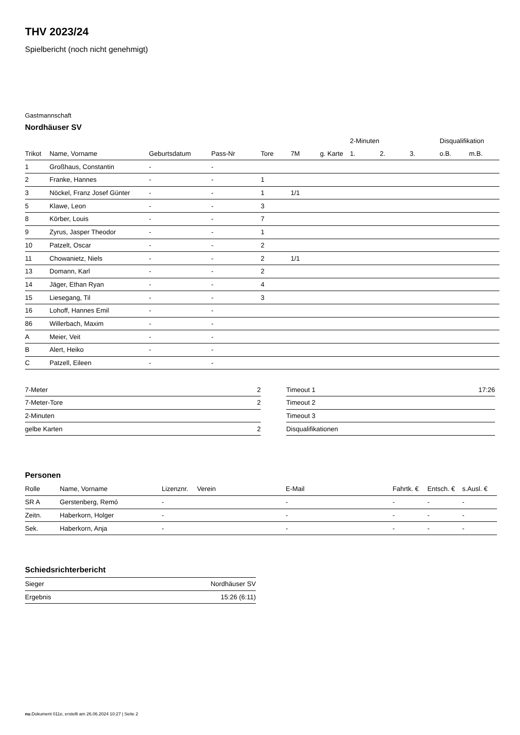THV 2023/24
Spielbericht (noch nicht genehmigt)
Gastmannschaft
Nordhäuser SV
| | | | | | | | 2-Minuten | | | Disqualifikation | |
| --- | --- | --- | --- | --- | --- | --- | --- | --- | --- | --- | --- |
| Trikot | Name, Vorname | Geburtsdatum | Pass-Nr | Tore | 7M | g. Karte | 1. | 2. | 3. | o.B. | m.B. |
| 1 | Großhaus, Constantin | - | - | | | | | | | | |
| 2 | Franke, Hannes | - | - | 1 | | | | | | | |
| 3 | Nöckel, Franz Josef Günter | - | - | 1 | 1/1 | | | | | | |
| 5 | Klawe, Leon | - | - | 3 | | | | | | | |
| 8 | Körber, Louis | - | - | 7 | | | | | | | |
| 9 | Zyrus, Jasper Theodor | - | - | 1 | | | | | | | |
| 10 | Patzelt, Oscar | - | - | 2 | | | | | | | |
| 11 | Chowanietz, Niels | - | - | 2 | 1/1 | | | | | | |
| 13 | Domann, Karl | - | - | 2 | | | | | | | |
| 14 | Jäger, Ethan Ryan | - | - | 4 | | | | | | | |
| 15 | Liesegang, Til | - | - | 3 | | | | | | | |
| 16 | Lohoff, Hannes Emil | - | - | | | | | | | | |
| 86 | Willerbach, Maxim | - | - | | | | | | | | |
| A | Meier, Veit | - | - | | | | | | | | |
| B | Alert, Heiko | - | - | | | | | | | | |
| C | Patzell, Eileen | - | - | | | | | | | | |
| 7-Meter | 2 |
| 7-Meter-Tore | 2 |
| 2-Minuten | |
| gelbe Karten | 2 |
| Timeout 1 | 17:26 |
| Timeout 2 | |
| Timeout 3 | |
| Disqualifikationen | |
Personen
| Rolle | Name, Vorname | Lizenznr. | Verein | E-Mail | Fahrtk. € | Entsch. € | s.Ausl. € |
| --- | --- | --- | --- | --- | --- | --- | --- |
| SR A | Gerstenberg, Remó | - | | - | - | - | - |
| Zeitn. | Haberkorn, Holger | - | | - | - | - | - |
| Sek. | Haberkorn, Anja | - | | - | - | - | - |
Schiedsrichterbericht
| Sieger | Nordhäuser SV |
| Ergebnis | 15:26 (6:11) |
nu.Dokument 011e, erstellt am 26.06.2024 10:27 | Seite 2